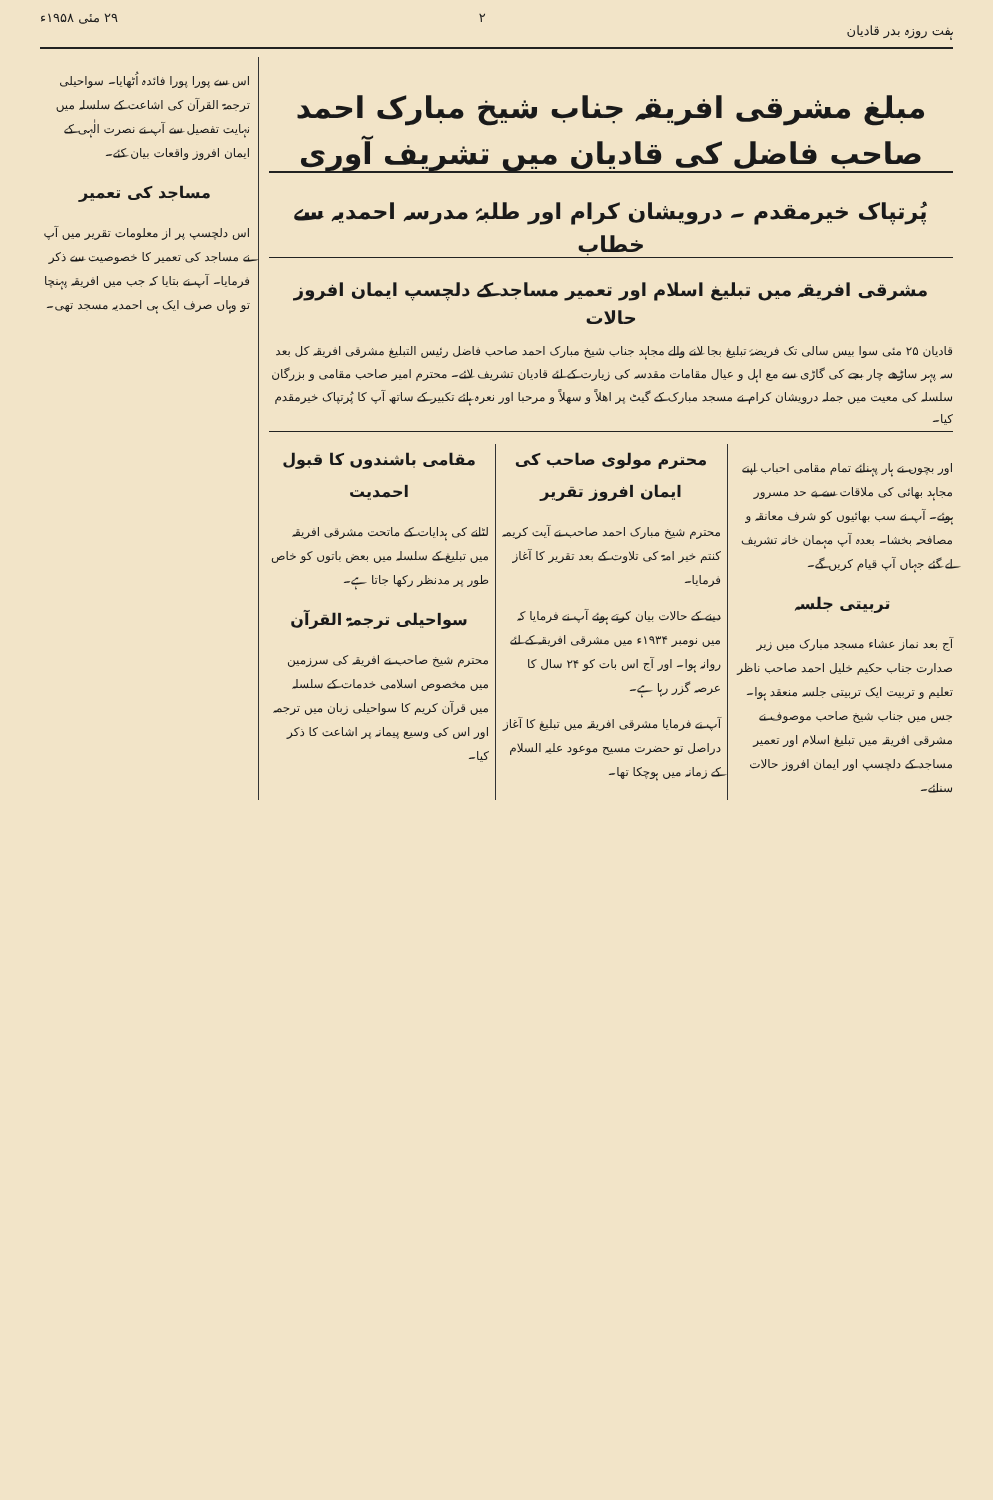ہفت روزہ بدر قادیان ۲ ۲۹ مئی ۱۹۵۸ء
مبلغ مشرقی افریقہ جناب شیخ مبارک احمد صاحب فاضل کی قادیان میں تشریف آوری
پُرتپاک خیرمقدم ۔ درویشان کرام اور طلبۂ مدرسہ احمدیہ سے خطاب
مشرقی افریقہ میں تبلیغ اسلام اور تعمیر مساجد کے دلچسپ ایمان افروز حالات
قادیان ۲۵ مئی سوا بیس سالی تک فریضۂ تبلیغ بجا لانے والے مجاہد جناب شیخ مبارک احمد صاحب فاضل رئیس التبلیغ مشرقی افریقہ کل بعد سہ پہر ساڑھے چار بجے کی گاڑی سے مع اہل و عیال مقامات مقدسہ کی زیارت کے لئے قادیان تشریف لائے۔ محترم امیر صاحب مقامی و بزرگان سلسلہ کی معیت میں جملہ درویشان کرام نے مسجد مبارک کے گیٹ پر اھلاً و سھلاً و مرحبا اور نعرہ ہائے تکبیر کے ساتھ آپ کا پُرتپاک خیرمقدم کیا۔
اور بچوں نے ہار پہنائے تمام مقامی احباب اپنے مجاہد بھائی کی ملاقات سے بے حد مسرور ہوئے۔ آپ نے سب بھائیوں کو شرف معانقہ و مصافحہ بخشا۔ بعدہ آپ مہمان خانہ تشریف لے گئے جہاں آپ قیام کریں گے۔
تربیتی جلسہ
آج بعد نماز عشاء مسجد مبارک میں زیر صدارت جناب حکیم خلیل احمد صاحب ناظر تعلیم و تربیت ایک تربیتی جلسہ منعقد ہوا۔ جس میں جناب شیخ صاحب موصوف نے مشرقی افریقہ میں تبلیغ اسلام اور تعمیر مساجد کے دلچسپ اور ایمان افروز حالات سنائے۔
محترم مولوی صاحب کی ایمان افروز تقریر
محترم شیخ مبارک احمد صاحب نے آیت کریمہ کنتم خیر امۃ کی تلاوت کے بعد تقریر کا آغاز فرمایا۔
دینے کے حالات بیان کرتے ہوئے آپ نے فرمایا کہ میں نومبر ۱۹۳۴ء میں مشرقی افریقہ کے لئے روانہ ہوا۔ اور آج اس بات کو ۲۴ سال کا عرصہ گزر رہا ہے۔
آپ نے فرمایا مشرقی افریقہ میں تبلیغ کا آغاز دراصل تو حضرت مسیح موعود علیہ السلام کے زمانہ میں ہوچکا تھا۔
مقامی باشندوں کا قبول احمدیت
لٹانے کی ہدایات کے ماتحت مشرقی افریقہ میں تبلیغ کے سلسلہ میں بعض باتوں کو خاص طور پر مدنظر رکھا جاتا ہے۔
سواحیلی ترجمۃ القرآن
محترم شیخ صاحب نے افریقہ کی سرزمین میں مخصوص اسلامی خدمات کے سلسلہ میں قرآن کریم کا سواحیلی زبان میں ترجمہ اور اس کی وسیع پیمانہ پر اشاعت کا ذکر کیا۔
اس سے پورا پورا فائدہ اُٹھایا۔ سواحیلی ترجمۃ القرآن کی اشاعت کے سلسلہ میں نہایت تفصیل سے آپ نے نصرت الٰہی کے ایمان افروز واقعات بیان کئے۔
مساجد کی تعمیر
اس دلچسپ پر از معلومات تقریر میں آپ نے مساجد کی تعمیر کا خصوصیت سے ذکر فرمایا۔ آپ نے بتایا کہ جب میں افریقہ پہنچا تو وہاں صرف ایک ہی احمدیہ مسجد تھی۔